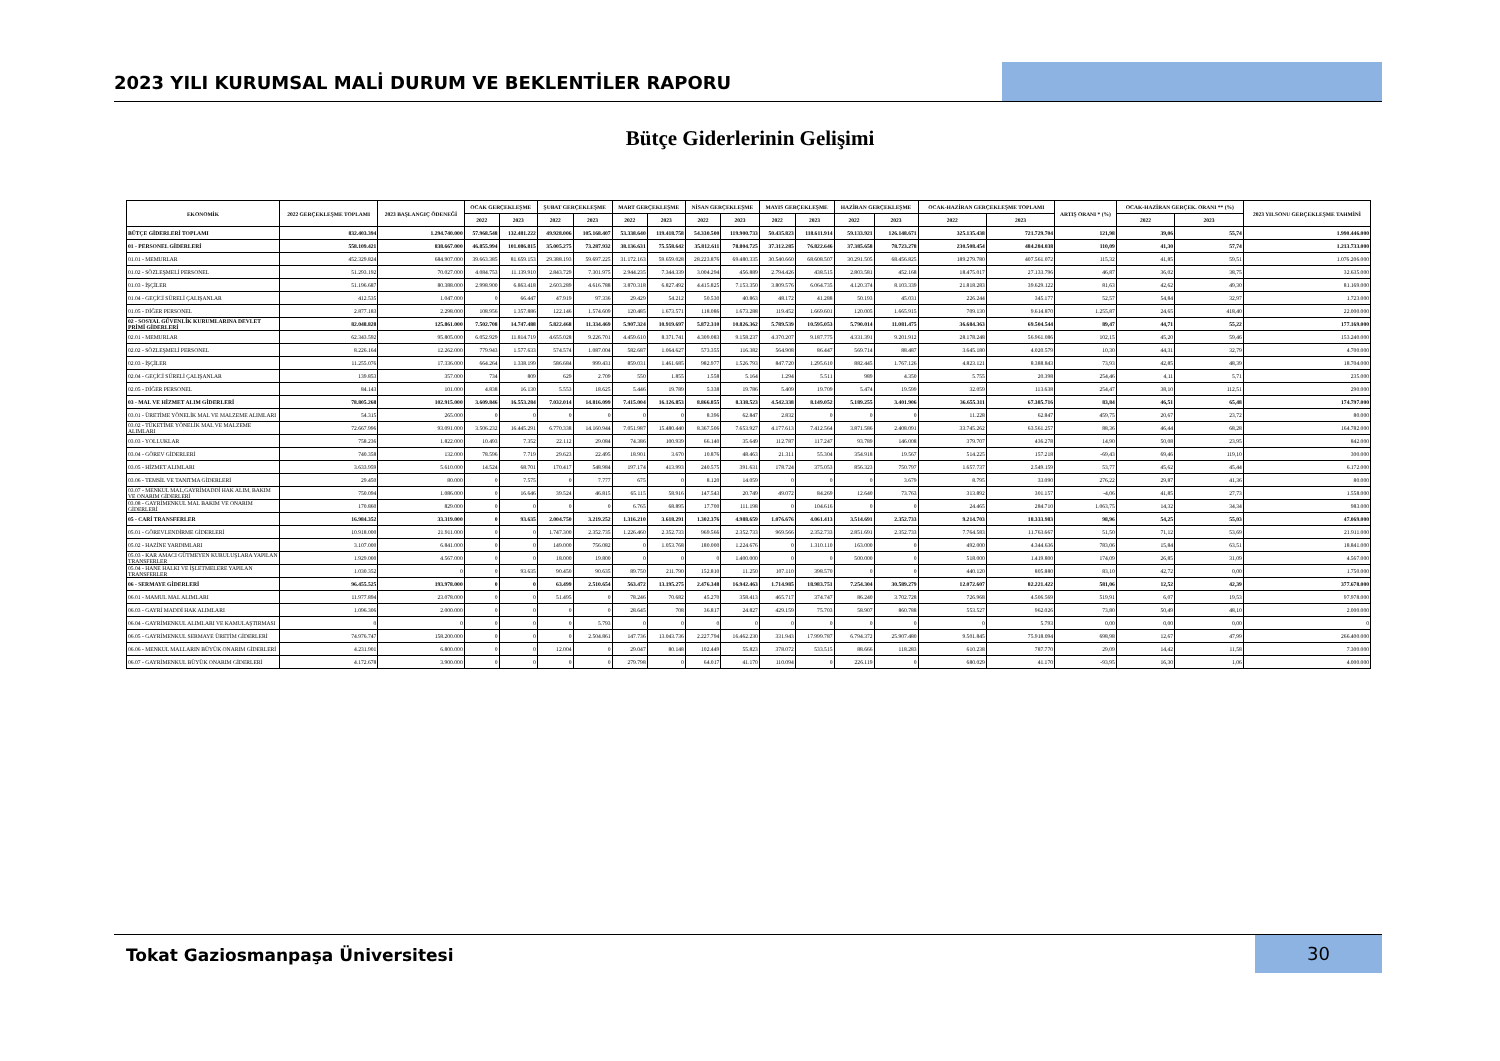2023 YILI KURUMSAL MALİ DURUM VE BEKLENTİLER RAPORU
Bütçe Giderlerinin Gelişimi
| EKONOMİK | 2022 GERÇEKLEŞME TOPLAMI | 2023 BAŞLANGIÇ ÖDENEĞİ | OCAK GERÇEKLEŞME | | ŞUBAT GERÇEKLEŞME | | MART GERÇEKLEŞME | | NİSAN GERÇEKLEŞME | | MAYIS GERÇEKLEŞME | | HAZİRAN GERÇEKLEŞME | | OCAK-HAZİRAN GERÇEKLEŞME TOPLAMI | | ARTIŞ ORANI * (%) | OCAK-HAZİRAN GERÇEK. ORANI ** (%) | | 2023 YILSONU GERÇEKLEŞME TAHMİNİ |
| --- | --- | --- | --- | --- | --- | --- | --- | --- | --- | --- | --- | --- | --- | --- | --- | --- | --- | --- | --- | --- |
| | | | 2022 | 2023 | 2022 | 2023 | 2022 | 2023 | 2022 | 2023 | 2022 | 2023 | 2022 | 2023 | 2022 | 2023 | | 2022 | 2023 | |
| BÜTÇE GİDERLERİ TOPLAMI | 832.403.394 | 1.294.740.000 | 57.968.548 | 132.481.222 | 49.928.006 | 105.168.407 | 53.338.640 | 119.418.758 | 54.330.500 | 119.900.733 | 50.435.823 | 118.611.914 | 59.133.921 | 126.148.671 | 325.135.438 | 721.729.704 | 121,98 | 39,06 | 55,74 | 1.990.446.000 |
| 01 - PERSONEL GİDERLERİ | 558.109.421 | 838.667.000 | 46.855.994 | 101.086.815 | 35.005.275 | 73.287.932 | 38.136.631 | 75.558.642 | 35.812.611 | 78.804.725 | 37.312.285 | 76.822.646 | 37.385.658 | 78.723.278 | 230.508.454 | 484.284.038 | 110,09 | 41,30 | 57,74 | 1.213.733.000 |
| 01.01 - MEMURLAR | 452.329.824 | 684.907.000 | 39.663.385 | 81.659.153 | 29.388.193 | 59.697.225 | 31.172.163 | 59.659.028 | 28.223.876 | 69.480.335 | 30.540.660 | 68.608.507 | 30.291.505 | 68.456.825 | 189.279.780 | 407.561.072 | 115,32 | 41,85 | 59,51 | 1.076.206.000 |
| 01.02 - SÖZLEŞMELİ PERSONEL | 51.293.192 | 70.027.000 | 4.084.753 | 11.139.910 | 2.843.729 | 7.301.975 | 2.944.235 | 7.344.339 | 3.004.294 | 456.889 | 2.794.426 | 438.515 | 2.803.581 | 452.168 | 18.475.017 | 27.133.796 | 46,87 | 36,02 | 38,75 | 32.635.000 |
| 01.03 - İŞÇİLER | 51.196.687 | 80.388.000 | 2.998.900 | 6.863.418 | 2.603.289 | 4.616.788 | 3.870.318 | 6.827.492 | 4.415.825 | 7.153.350 | 3.809.576 | 6.064.735 | 4.120.374 | 8.103.339 | 21.818.283 | 39.629.122 | 81,63 | 42,62 | 49,30 | 81.169.000 |
| 01.04 - GEÇİCİ SÜRELİ ÇALIŞANLAR | 412.535 | 1.047.000 | 0 | 66.447 | 47.919 | 97.336 | 29.429 | 54.212 | 50.530 | 40.863 | 48.172 | 41.288 | 50.193 | 45.031 | 226.244 | 345.177 | 52,57 | 54,84 | 32,97 | 1.723.000 |
| 01.05 - DİĞER PERSONEL | 2.877.183 | 2.298.000 | 108.956 | 1.357.886 | 122.146 | 1.574.609 | 120.485 | 1.673.571 | 118.086 | 1.673.288 | 119.452 | 1.669.601 | 120.005 | 1.665.915 | 709.130 | 9.614.870 | 1.255,87 | 24,65 | 418,40 | 22.000.000 |
| 02 - SOSYAL GÜVENLİK KURUMLARINA DEVLET PRİMİ GİDERLERİ | 82.048.828 | 125.861.000 | 7.502.708 | 14.747.488 | 5.822.468 | 11.334.469 | 5.907.324 | 10.919.697 | 5.872.310 | 10.826.362 | 5.789.539 | 10.595.053 | 5.790.014 | 11.081.475 | 36.684.363 | 69.504.544 | 89,47 | 44,71 | 55,22 | 177.169.000 |
| 02.01 - MEMURLAR | 62.343.592 | 95.805.000 | 6.052.929 | 11.814.719 | 4.655.028 | 9.226.701 | 4.459.610 | 8.371.741 | 4.309.083 | 9.158.237 | 4.370.207 | 9.187.775 | 4.331.391 | 9.201.912 | 28.178.248 | 56.961.086 | 102,15 | 45,20 | 59,46 | 153.240.000 |
| 02.02 - SÖZLEŞMELİ PERSONEL | 8.226.164 | 12.262.000 | 779.943 | 1.577.633 | 574.574 | 1.087.004 | 582.687 | 1.064.627 | 573.355 | 116.382 | 564.908 | 86.447 | 569.714 | 88.487 | 3.645.180 | 4.020.579 | 10,30 | 44,31 | 32,79 | 4.700.000 |
| 02.03 - İŞÇİLER | 11.255.076 | 17.336.000 | 664.264 | 1.338.199 | 586.684 | 999.431 | 859.031 | 1.461.685 | 982.977 | 1.526.793 | 847.720 | 1.295.610 | 882.445 | 1.767.126 | 4.823.121 | 8.388.843 | 73,93 | 42,85 | 48,39 | 18.704.000 |
| 02.04 - GEÇİCİ SÜRELİ ÇALIŞANLAR | 139.853 | 357.000 | 734 | 809 | 629 | 2.709 | 550 | 1.855 | 1.558 | 5.164 | 1.294 | 5.511 | 989 | 4.350 | 5.755 | 20.398 | 254,46 | 4,11 | 5,71 | 235.000 |
| 02.05 - DİĞER PERSONEL | 84.143 | 101.000 | 4.838 | 16.130 | 5.553 | 18.625 | 5.446 | 19.789 | 5.338 | 19.786 | 5.409 | 19.709 | 5.474 | 19.599 | 32.059 | 113.638 | 254,47 | 38,10 | 112,51 | 290.000 |
| 03 - MAL VE HİZMET ALIM GİDERLERİ | 78.805.268 | 102.915.000 | 3.609.846 | 16.553.284 | 7.032.014 | 14.816.099 | 7.415.004 | 16.126.853 | 8.866.855 | 8.338.523 | 4.542.338 | 8.149.052 | 5.189.255 | 3.401.906 | 36.655.311 | 67.385.716 | 83,84 | 46,51 | 65,48 | 174.797.000 |
| 03.01 - ÜRETİME YÖNELİK MAL VE MALZEME ALIMLARI | 54.315 | 265.000 | 0 | 0 | 0 | 0 | 0 | 0 | 8.396 | 62.847 | 2.832 | 0 | 0 | 0 | 11.228 | 62.847 | 459,75 | 20,67 | 23,72 | 80.000 |
| 03.02 - TÜKETİME YÖNELİK MAL VE MALZEME ALIMLARI | 72.667.996 | 93.091.000 | 3.506.232 | 16.445.291 | 6.770.338 | 14.160.944 | 7.051.987 | 15.480.440 | 8.367.506 | 7.653.927 | 4.177.613 | 7.412.564 | 3.871.586 | 2.408.091 | 33.745.262 | 63.561.257 | 88,36 | 46,44 | 68,28 | 164.782.000 |
| 03.03 - YOLLUKLAR | 758.236 | 1.822.000 | 10.493 | 7.352 | 22.112 | 29.084 | 74.386 | 100.939 | 66.140 | 35.649 | 112.787 | 117.247 | 93.789 | 146.008 | 379.707 | 436.278 | 14,90 | 50,08 | 23,95 | 842.000 |
| 03.04 - GÖREV GİDERLERİ | 740.358 | 132.000 | 78.596 | 7.719 | 29.623 | 22.495 | 18.901 | 3.670 | 10.876 | 48.463 | 21.311 | 55.304 | 354.918 | 19.567 | 514.225 | 157.218 | -69,43 | 69,46 | 119,10 | 300.000 |
| 03.05 - HİZMET ALIMLARI | 3.633.959 | 5.610.000 | 14.524 | 68.701 | 170.417 | 548.984 | 197.174 | 413.993 | 240.575 | 391.631 | 178.724 | 375.053 | 856.323 | 750.797 | 1.657.737 | 2.549.159 | 53,77 | 45,62 | 45,44 | 6.172.000 |
| 03.06 - TEMSİL VE TANITMA GİDERLERİ | 29.450 | 80.000 | 0 | 7.575 | 0 | 7.777 | 675 | 0 | 8.120 | 14.059 | 0 | 0 | 0 | 3.679 | 8.795 | 33.090 | 276,22 | 29,87 | 41,36 | 80.000 |
| 03.07 - MENKUL MAL,GAYRİMADDİ HAK ALIM, BAKIM VE ONARIM GİDERLERİ | 750.094 | 1.086.000 | 0 | 16.646 | 39.524 | 46.815 | 65.115 | 58.916 | 147.543 | 20.749 | 49.072 | 84.269 | 12.640 | 73.763 | 313.892 | 301.157 | -4,06 | 41,85 | 27,73 | 1.558.000 |
| 03.08 - GAYRİMENKUL MAL BAKIM VE ONARIM GİDERLERİ | 170.860 | 829.000 | 0 | 0 | 0 | 0 | 6.765 | 68.895 | 17.700 | 111.198 | 0 | 104.616 | 0 | 0 | 24.465 | 284.710 | 1.063,75 | 14,32 | 34,34 | 983.000 |
| 05 - CARİ TRANSFERLER | 16.984.352 | 33.319.000 | 0 | 93.635 | 2.004.750 | 3.219.252 | 1.316.210 | 3.618.291 | 1.302.376 | 4.988.659 | 1.076.676 | 4.061.413 | 3.514.691 | 2.352.733 | 9.214.703 | 18.333.983 | 98,96 | 54,25 | 55,03 | 47.069.000 |
| 05.01 - GÖREVLENDİRME GİDERLERİ | 10.918.000 | 21.911.000 | 0 | 0 | 1.747.300 | 2.352.735 | 1.226.460 | 2.352.733 | 969.566 | 2.352.733 | 969.566 | 2.352.733 | 2.851.691 | 2.352.733 | 7.764.583 | 11.763.667 | 51,50 | 71,12 | 53,69 | 21.911.000 |
| 05.02 - HAZİNE YARDIMLARI | 3.107.000 | 6.841.000 | 0 | 0 | 149.000 | 756.082 | 0 | 1.053.768 | 180.000 | 1.224.676 | 0 | 1.310.110 | 163.000 | 0 | 492.000 | 4.344.636 | 783,06 | 15,84 | 63,51 | 18.841.000 |
| 05.03 - KAR AMACI GÜTMEYEN KURULUŞLARA YAPILAN TRANSFERLER | 1.929.000 | 4.567.000 | 0 | 0 | 18.000 | 19.800 | 0 | 0 | 0 | 1.400.000 | 0 | 0 | 500.000 | 0 | 518.000 | 1.419.800 | 174,09 | 26,85 | 31,09 | 4.567.000 |
| 05.04 - HANE HALKI VE İŞLETMELERE YAPILAN TRANSFERLER | 1.030.352 | 0 | 0 | 93.635 | 90.450 | 90.635 | 89.750 | 211.790 | 152.810 | 11.250 | 107.110 | 398.570 | 0 | 0 | 440.120 | 805.880 | 83,10 | 42,72 | 0,00 | 1.750.000 |
| 06 - SERMAYE GİDERLERİ | 96.455.525 | 193.978.000 | 0 | 0 | 63.499 | 2.510.654 | 563.472 | 13.195.275 | 2.476.348 | 16.942.463 | 1.714.985 | 18.983.751 | 7.254.304 | 30.589.279 | 12.072.607 | 82.221.422 | 581,06 | 12,52 | 42,39 | 377.678.000 |
| 06.01 - MAMUL MAL ALIMLARI | 11.977.894 | 23.078.000 | 0 | 0 | 51.495 | 0 | 78.246 | 70.682 | 45.270 | 358.413 | 465.717 | 374.747 | 86.240 | 3.702.728 | 726.968 | 4.506.569 | 519,91 | 6,07 | 19,53 | 97.978.000 |
| 06.03 - GAYRİ MADDİ HAK ALIMLARI | 1.096.306 | 2.000.000 | 0 | 0 | 0 | 0 | 28.645 | 708 | 36.817 | 24.827 | 429.159 | 75.703 | 58.907 | 860.788 | 553.527 | 962.026 | 73,80 | 50,49 | 48,10 | 2.000.000 |
| 06.04 - GAYRİMENKUL ALIMLARI VE KAMULAŞTIRMASI | 0 | 0 | 0 | 0 | 0 | 5.793 | 0 | 0 | 0 | 0 | 0 | 0 | 0 | 0 | 0 | 5.793 | 0,00 | 0,00 | 0,00 | 0 |
| 06.05 - GAYRİMENKUL SERMAYE ÜRETİM GİDERLERİ | 74.976.747 | 158.200.000 | 0 | 0 | 0 | 2.504.861 | 147.736 | 13.043.736 | 2.227.794 | 16.462.230 | 331.943 | 17.999.787 | 6.794.372 | 25.907.480 | 9.501.845 | 75.918.094 | 698,98 | 12,67 | 47,99 | 266.400.000 |
| 06.06 - MENKUL MALLARIN BÜYÜK ONARIM GİDERLERİ | 4.231.901 | 6.800.000 | 0 | 0 | 12.004 | 0 | 29.047 | 80.148 | 102.449 | 55.823 | 378.072 | 533.515 | 88.666 | 118.283 | 610.238 | 787.770 | 29,09 | 14,42 | 11,58 | 7.300.000 |
| 06.07 - GAYRİMENKUL BÜYÜK ONARIM GİDERLERİ | 4.172.678 | 3.900.000 | 0 | 0 | 0 | 0 | 279.798 | 0 | 64.017 | 41.170 | 110.094 | 0 | 226.119 | 0 | 680.029 | 41.170 | -93,95 | 16,30 | 1,06 | 4.000.000 |
Tokat Gaziosmanpaşa Üniversitesi
30